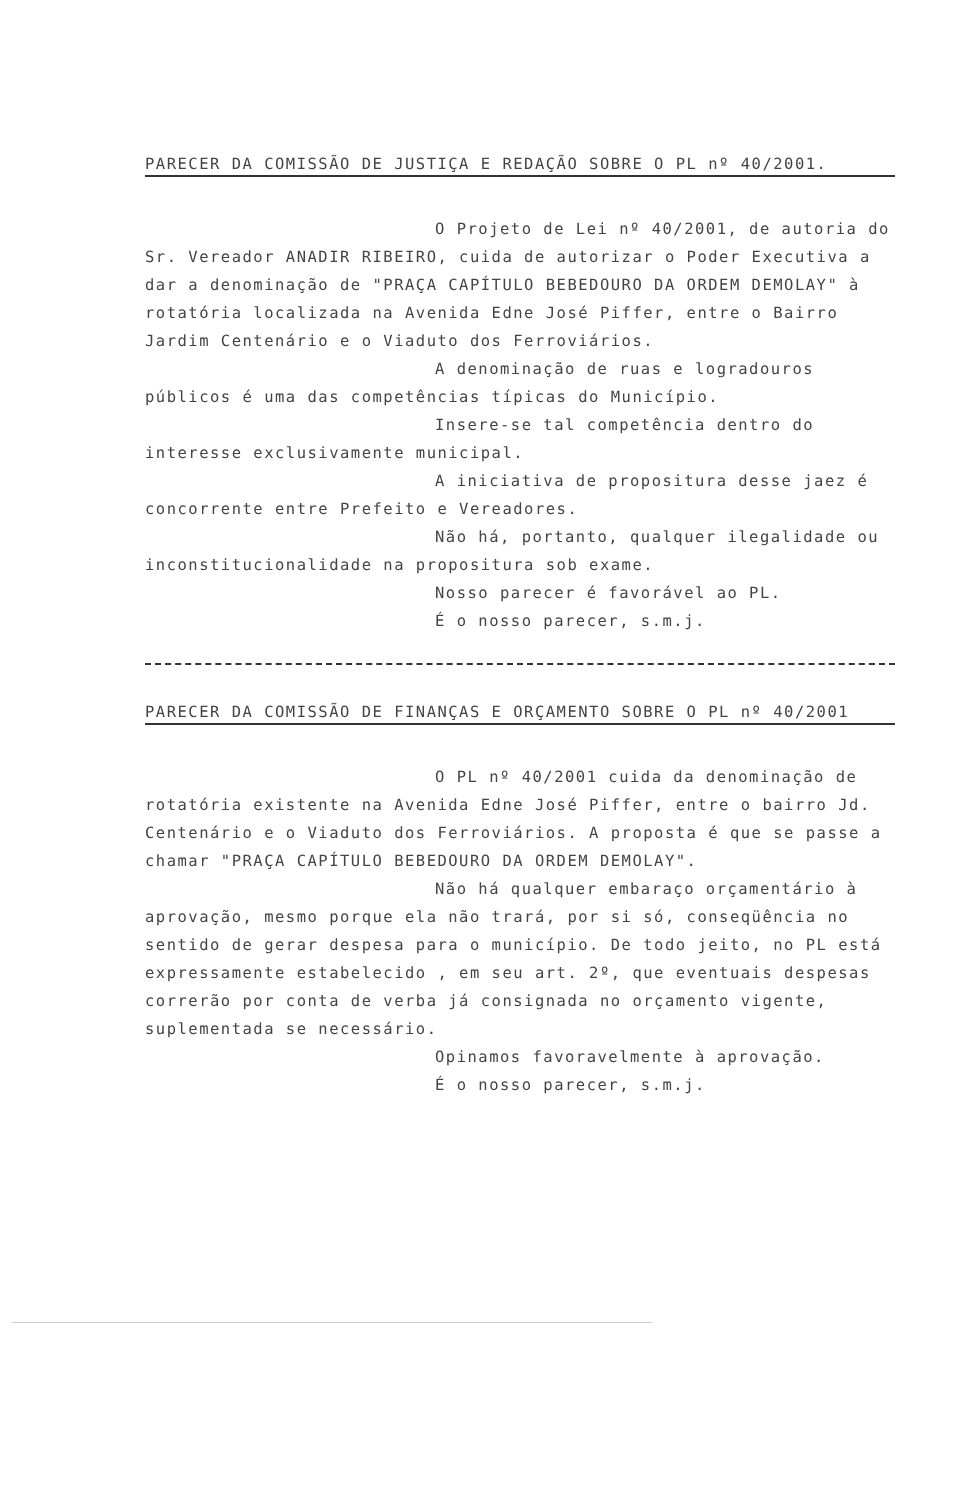PARECER DA COMISSÃO DE JUSTIÇA E REDAÇÃO SOBRE O PL nº 40/2001.
O Projeto de Lei nº 40/2001, de autoria do Sr. Vereador ANADIR RIBEIRO, cuida de autorizar o Poder Executiva a dar a denominação de "PRAÇA CAPÍTULO BEBEDOURO DA ORDEM DEMOLAY" à rotatória localizada na Avenida Edne José Piffer, entre o Bairro Jardim Centenário e o Viaduto dos Ferroviários.
A denominação de ruas e logradouros públicos é uma das competências típicas do Município.
Insere-se tal competência dentro do interesse exclusivamente municipal.
A iniciativa de propositura desse jaez é concorrente entre Prefeito e Vereadores.
Não há, portanto, qualquer ilegalidade ou inconstitucionalidade na propositura sob exame.
Nosso parecer é favorável ao PL.
É o nosso parecer, s.m.j.
PARECER DA COMISSÃO DE FINANÇAS E ORÇAMENTO SOBRE O PL nº 40/2001
O PL nº 40/2001 cuida da denominação de rotatória existente na Avenida Edne José Piffer, entre o bairro Jd. Centenário e o Viaduto dos Ferroviários. A proposta é que se passe a chamar "PRAÇA CAPÍTULO BEBEDOURO DA ORDEM DEMOLAY".
Não há qualquer embaraço orçamentário à aprovação, mesmo porque ela não trará, por si só, conseqüência no sentido de gerar despesa para o município. De todo jeito, no PL está expressamente estabelecido , em seu art. 2º, que eventuais despesas correrão por conta de verba já consignada no orçamento vigente, suplementada se necessário.
Opinamos favoravelmente à aprovação.
É o nosso parecer, s.m.j.